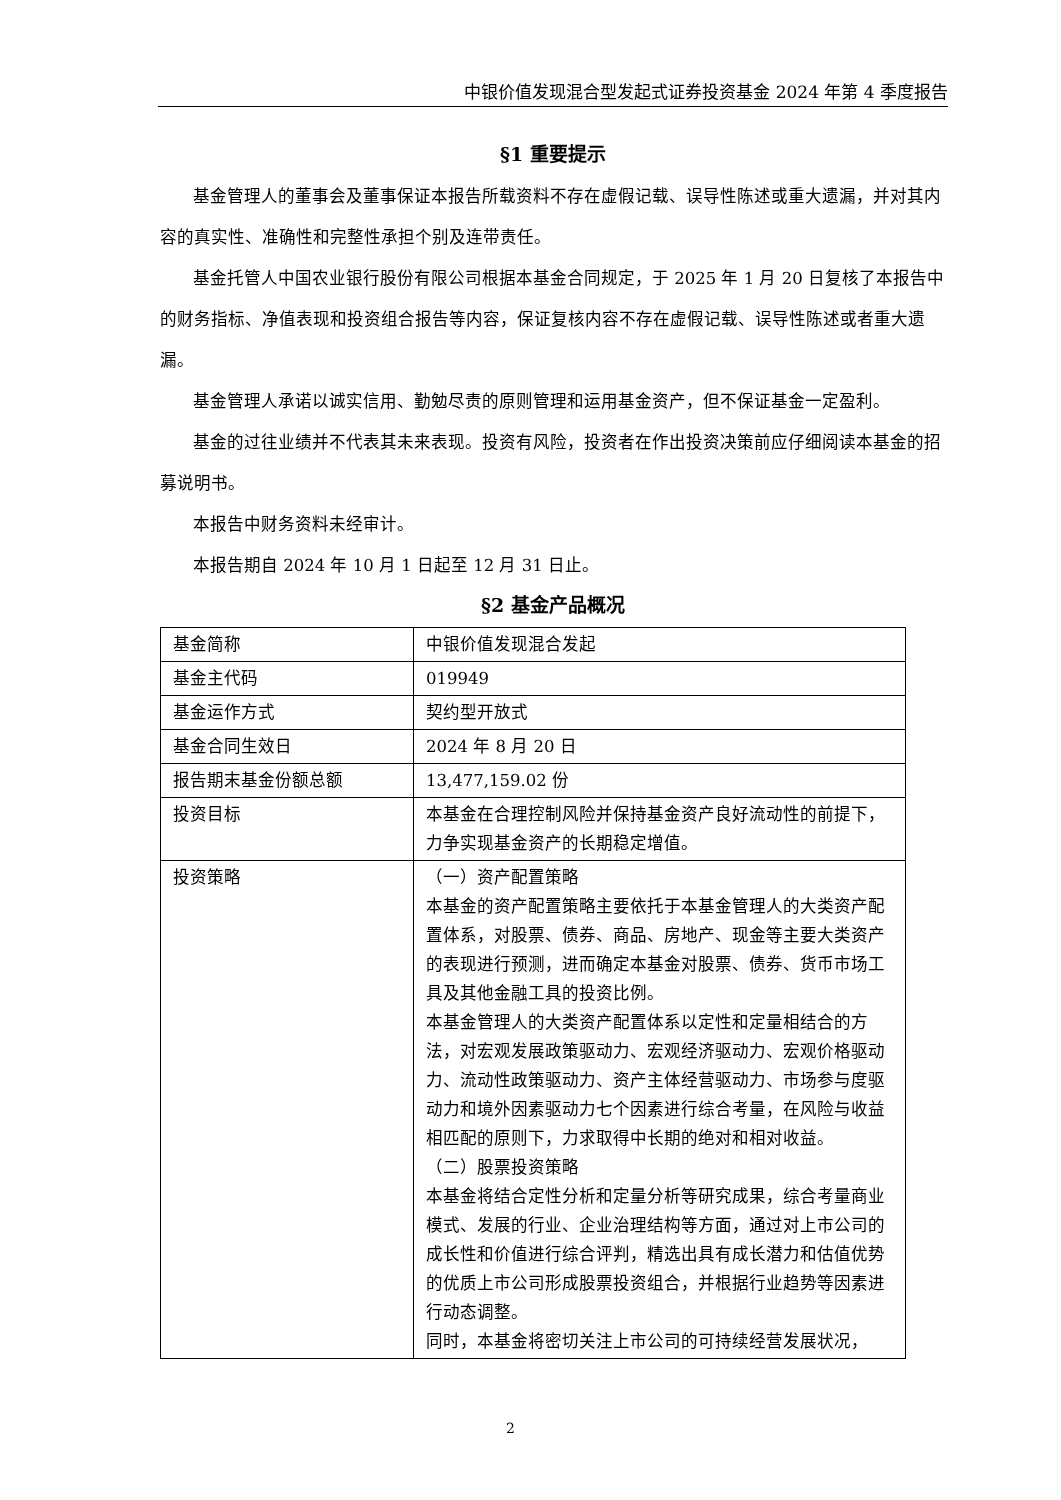中银价值发现混合型发起式证券投资基金 2024 年第 4 季度报告
§1 重要提示
基金管理人的董事会及董事保证本报告所载资料不存在虚假记载、误导性陈述或重大遗漏，并对其内容的真实性、准确性和完整性承担个别及连带责任。
基金托管人中国农业银行股份有限公司根据本基金合同规定，于 2025 年 1 月 20 日复核了本报告中的财务指标、净值表现和投资组合报告等内容，保证复核内容不存在虚假记载、误导性陈述或者重大遗漏。
基金管理人承诺以诚实信用、勤勉尽责的原则管理和运用基金资产，但不保证基金一定盈利。
基金的过往业绩并不代表其未来表现。投资有风险，投资者在作出投资决策前应仔细阅读本基金的招募说明书。
本报告中财务资料未经审计。
本报告期自 2024 年 10 月 1 日起至 12 月 31 日止。
§2 基金产品概况
| 基金简称 | 中银价值发现混合发起 |
| 基金主代码 | 019949 |
| 基金运作方式 | 契约型开放式 |
| 基金合同生效日 | 2024 年 8 月 20 日 |
| 报告期末基金份额总额 | 13,477,159.02 份 |
| 投资目标 | 本基金在合理控制风险并保持基金资产良好流动性的前提下，力争实现基金资产的长期稳定增值。 |
| 投资策略 | （一）资产配置策略 本基金的资产配置策略主要依托于本基金管理人的大类资产配置体系，对股票、债券、商品、房地产、现金等主要大类资产的表现进行预测，进而确定本基金对股票、债券、货币市场工具及其他金融工具的投资比例。 本基金管理人的大类资产配置体系以定性和定量相结合的方法，对宏观发展政策驱动力、宏观经济驱动力、宏观价格驱动力、流动性政策驱动力、资产主体经营驱动力、市场参与度驱动力和境外因素驱动力七个因素进行综合考量，在风险与收益相匹配的原则下，力求取得中长期的绝对和相对收益。 （二）股票投资策略 本基金将结合定性分析和定量分析等研究成果，综合考量商业模式、发展的行业、企业治理结构等方面，通过对上市公司的成长性和价值进行综合评判，精选出具有成长潜力和估值优势的优质上市公司形成股票投资组合，并根据行业趋势等因素进行动态调整。 同时，本基金将密切关注上市公司的可持续经营发展状况， |
2